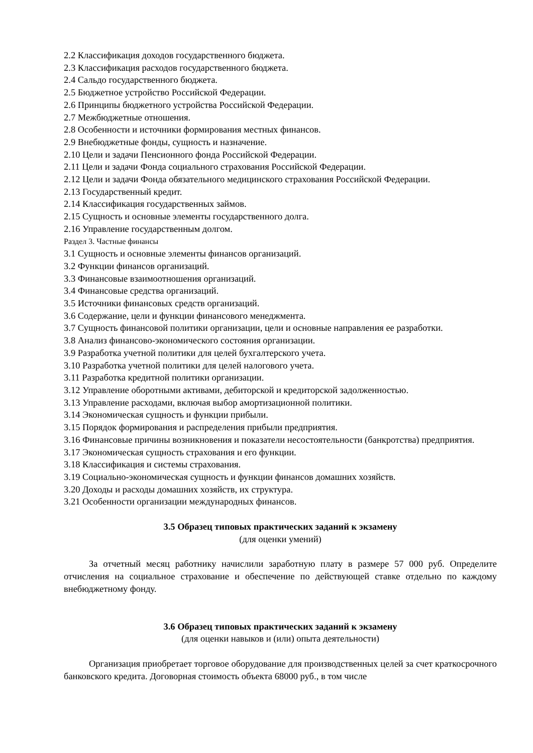2.2 Классификация доходов государственного бюджета.
2.3 Классификация расходов государственного бюджета.
2.4 Сальдо государственного бюджета.
2.5 Бюджетное устройство Российской Федерации.
2.6 Принципы бюджетного устройства Российской Федерации.
2.7 Межбюджетные отношения.
2.8 Особенности и источники формирования местных финансов.
2.9 Внебюджетные фонды, сущность и назначение.
2.10 Цели и задачи Пенсионного фонда Российской Федерации.
2.11 Цели и задачи Фонда социального страхования Российской Федерации.
2.12 Цели и задачи Фонда обязательного медицинского страхования Российской Федерации.
2.13 Государственный кредит.
2.14 Классификация государственных займов.
2.15 Сущность и основные элементы государственного долга.
2.16 Управление государственным долгом.
Раздел 3. Частные финансы
3.1 Сущность и основные элементы финансов организаций.
3.2 Функции финансов организаций.
3.3 Финансовые взаимоотношения организаций.
3.4 Финансовые средства организаций.
3.5 Источники финансовых средств организаций.
3.6 Содержание, цели и функции финансового менеджмента.
3.7 Сущность финансовой политики организации, цели и основные направления ее разработки.
3.8 Анализ финансово-экономического состояния организации.
3.9 Разработка учетной политики для целей бухгалтерского учета.
3.10 Разработка учетной политики для целей налогового учета.
3.11 Разработка кредитной политики организации.
3.12 Управление оборотными активами, дебиторской и кредиторской задолженностью.
3.13 Управление расходами, включая выбор амортизационной политики.
3.14 Экономическая сущность и функции прибыли.
3.15 Порядок формирования и распределения прибыли предприятия.
3.16 Финансовые причины возникновения и показатели несостоятельности (банкротства) предприятия.
3.17 Экономическая сущность страхования и его функции.
3.18 Классификация и системы страхования.
3.19 Социально-экономическая сущность и функции финансов домашних хозяйств.
3.20 Доходы и расходы домашних хозяйств, их структура.
3.21 Особенности организации международных финансов.
3.5 Образец типовых практических заданий к экзамену
(для оценки умений)
За отчетный месяц работнику начислили заработную плату в размере 57 000 руб. Определите отчисления на социальное страхование и обеспечение по действующей ставке отдельно по каждому внебюджетному фонду.
3.6 Образец типовых практических заданий к экзамену
(для оценки навыков и (или) опыта деятельности)
Организация приобретает торговое оборудование для производственных целей за счет краткосрочного банковского кредита. Договорная стоимость объекта 68000 руб., в том числе